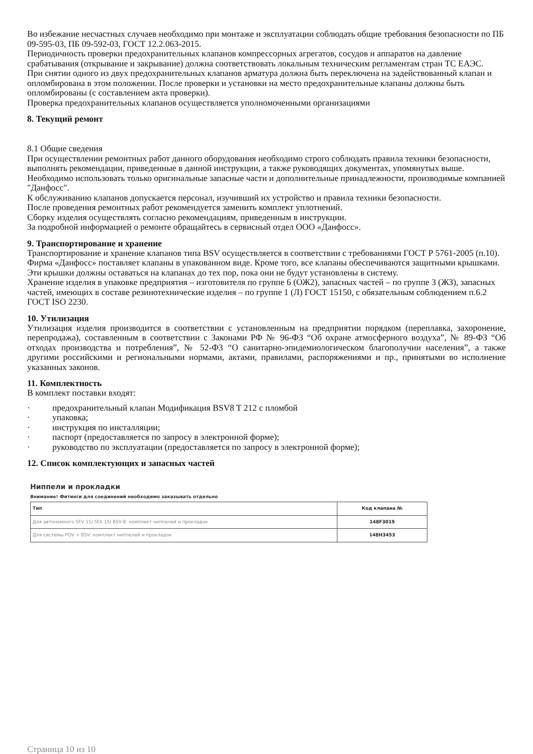Во избежание несчастных случаев необходимо при монтаже и эксплуатации соблюдать общие требования безопасности по ПБ 09-595-03, ПБ 09-592-03, ГОСТ 12.2.063-2015.
Периодичность проверки предохранительных клапанов компрессорных агрегатов, сосудов и аппаратов на давление срабатывания (открывание и закрывание) должна соответствовать локальным техническим регламентам стран ТС ЕАЭС.
При снятии одного из двух предохранительных клапанов арматура должна быть переключена на задействованный клапан и опломбирована в этом положении. После проверки и установки на место предохранительные клапаны должны быть опломбированы (с составлением акта проверки).
Проверка предохранительных клапанов осуществляется уполномоченными организациями
8. Текущий ремонт
8.1 Общие сведения
При осуществлении ремонтных работ данного оборудования необходимо строго соблюдать правила техники безопасности, выполнять рекомендации, приведенные в данной инструкции, а также руководящих документах, упомянутых выше.
Необходимо использовать только оригинальные запасные части и дополнительные принадлежности, производимые компанией "Данфосс".
К обслуживанию клапанов допускается персонал, изучивший их устройство и правила техники безопасности.
После проведения ремонтных работ рекомендуется заменить комплект уплотнений.
Сборку изделия осуществлять согласно рекомендациям, приведенным в инструкции.
За подробной информацией о ремонте обращайтесь в сервисный отдел ООО «Данфосс».
9. Транспортирование и хранение
Транспортирование и хранение клапанов типа BSV осуществляется в соответствии с требованиями ГОСТ Р 5761-2005 (п.10). Фирма «Данфосс» поставляет клапаны в упакованном виде. Кроме того, все клапаны обеспечиваются защитными крышками. Эти крышки должны оставаться на клапанах до тех пор, пока они не будут установлены в систему.
Хранение изделия в упаковке предприятия – изготовителя по группе 6 (ОЖ2), запасных частей – по группе 3 (ЖЗ), запасных частей, имеющих в составе резинотехнические изделия – по группе 1 (Л) ГОСТ 15150, с обязательным соблюдением п.6.2 ГОСТ ISO 2230.
10. Утилизация
Утилизация изделия производится в соответствии с установленным на предприятии порядком (переплавка, захоронение, перепродажа), составленным в соответствии с Законами РФ № 96-ФЗ “Об охране атмосферного воздуха”, № 89-ФЗ “Об отходах производства и потребления”, № 52-ФЗ “О санитарно-эпидемиологическом благополучии населения”, а также другими российскими и региональными нормами, актами, правилами, распоряжениями и пр., принятыми во исполнение указанных законов.
11. Комплектность
В комплект поставки входят:
· предохранительный клапан Модификация BSV8 T 212 с пломбой
· упаковка;
· инструкция по инсталляции;
· паспорт (предоставляется по запросу в электронной форме);
· руководство по эксплуатации (предоставляется по запросу в электронной форме);
12. Список комплектующих и запасных частей
Ниппели и прокладки
Внимание! Фитинги для соединений необходимо заказывать отдельно
| Тип | Код клапана № |
| --- | --- |
| Для автономного SFV 15/ SFA 15/ BSV-8: комплект ниппелей и прокладок | 148F3019 |
| Для системы POV + BSV: комплект ниппелей и прокладок | 148H3453 |
Страница 10 из 10